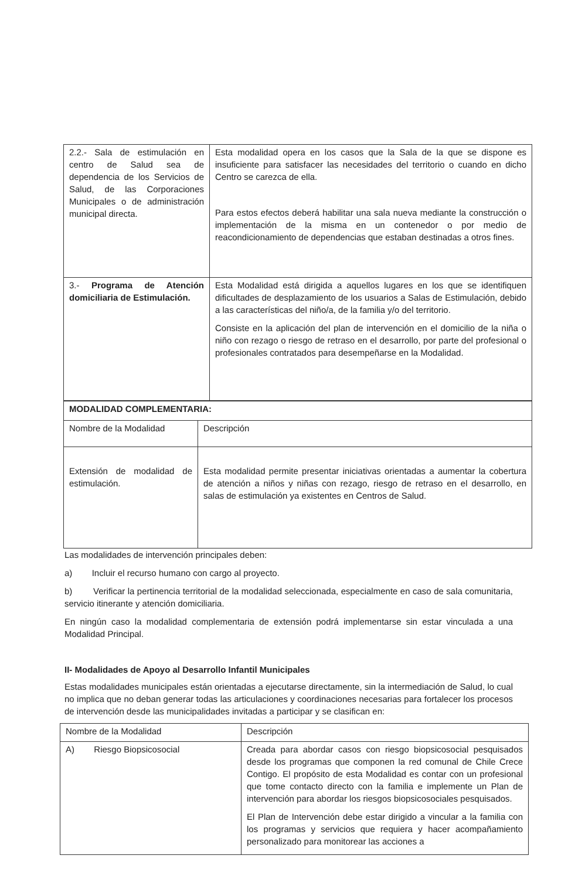| 2.2.- Sala de estimulación en centro de Salud sea de dependencia de los Servicios de Salud, de las Corporaciones Municipales o de administración municipal directa. | Esta modalidad opera en los casos que la Sala de la que se dispone es insuficiente para satisfacer las necesidades del territorio o cuando en dicho Centro se carezca de ella. Para estos efectos deberá habilitar una sala nueva mediante la construcción o implementación de la misma en un contenedor o por medio de reacondicionamiento de dependencias que estaban destinadas a otros fines. |
| 3.- Programa de Atención domiciliaria de Estimulación. | Esta Modalidad está dirigida a aquellos lugares en los que se identifiquen dificultades de desplazamiento de los usuarios a Salas de Estimulación, debido a las características del niño/a, de la familia y/o del territorio. Consiste en la aplicación del plan de intervención en el domicilio de la niña o niño con rezago o riesgo de retraso en el desarrollo, por parte del profesional o profesionales contratados para desempeñarse en la Modalidad. |
| MODALIDAD COMPLEMENTARIA: | |
| Nombre de la Modalidad | Descripción |
| Extensión de modalidad de estimulación. | Esta modalidad permite presentar iniciativas orientadas a aumentar la cobertura de atención a niños y niñas con rezago, riesgo de retraso en el desarrollo, en salas de estimulación ya existentes en Centros de Salud. |
Las modalidades de intervención principales deben:
a) Incluir el recurso humano con cargo al proyecto.
b) Verificar la pertinencia territorial de la modalidad seleccionada, especialmente en caso de sala comunitaria, servicio itinerante y atención domiciliaria.
En ningún caso la modalidad complementaria de extensión podrá implementarse sin estar vinculada a una Modalidad Principal.
II- Modalidades de Apoyo al Desarrollo Infantil Municipales
Estas modalidades municipales están orientadas a ejecutarse directamente, sin la intermediación de Salud, lo cual no implica que no deban generar todas las articulaciones y coordinaciones necesarias para fortalecer los procesos de intervención desde las municipalidades invitadas a participar y se clasifican en:
| Nombre de la Modalidad | Descripción |
| A) Riesgo Biopsicosocial | Creada para abordar casos con riesgo biopsicosocial pesquisados desde los programas que componen la red comunal de Chile Crece Contigo. El propósito de esta Modalidad es contar con un profesional que tome contacto directo con la familia e implemente un Plan de intervención para abordar los riesgos biopsicosociales pesquisados. El Plan de Intervención debe estar dirigido a vincular a la familia con los programas y servicios que requiera y hacer acompañamiento personalizado para monitorear las acciones a |